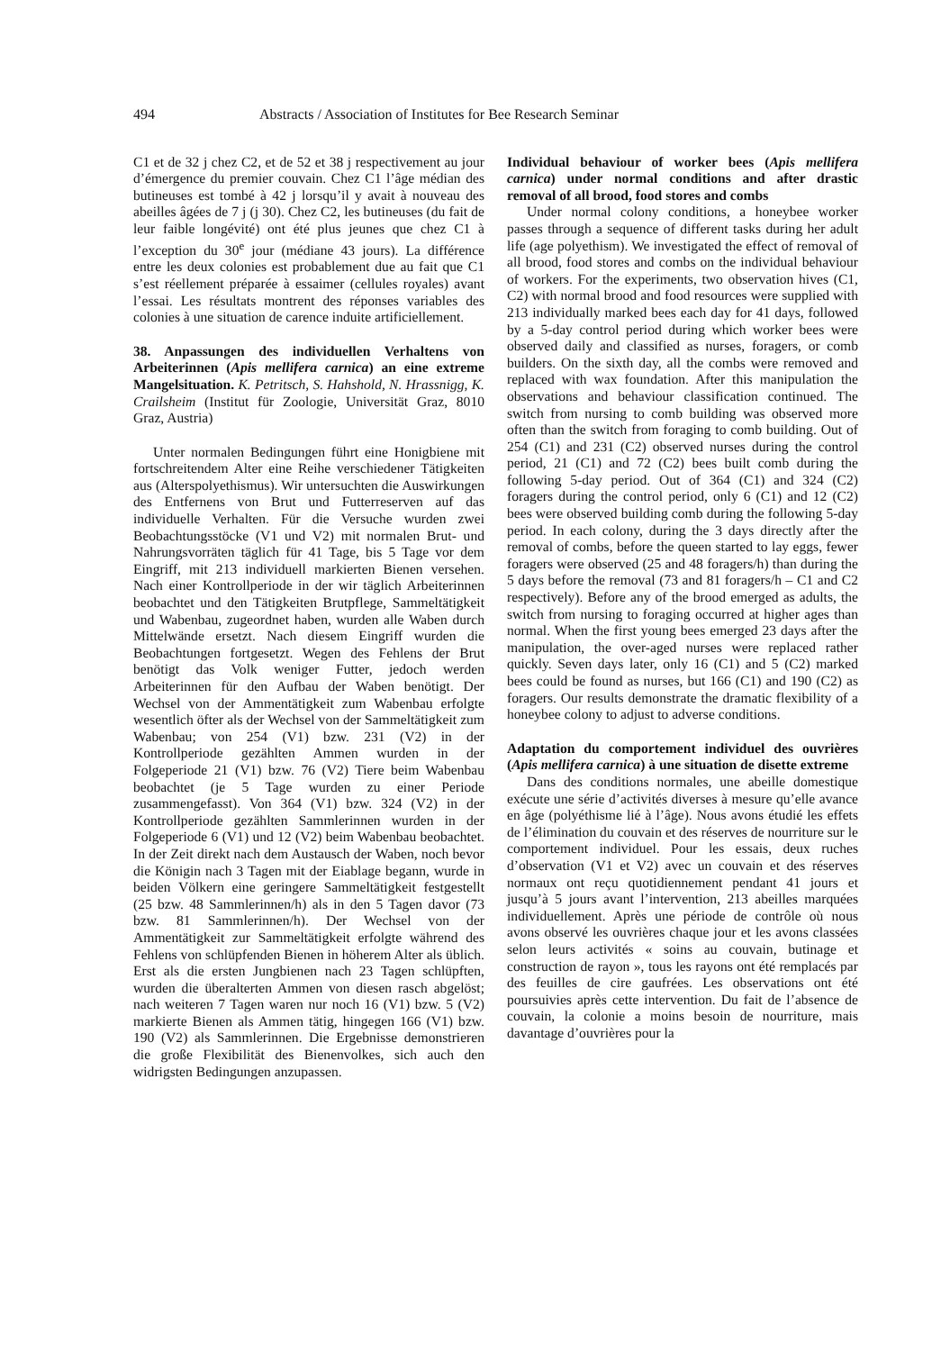494 Abstracts / Association of Institutes for Bee Research Seminar
C1 et de 32 j chez C2, et de 52 et 38 j respectivement au jour d’émergence du premier couvain. Chez C1 l’âge médian des butineuses est tombé à 42 j lorsqu’il y avait à nouveau des abeilles âgées de 7 j (j 30). Chez C2, les butineuses (du fait de leur faible longévité) ont été plus jeunes que chez C1 à l’exception du 30<sup>e</sup> jour (médiane 43 jours). La différence entre les deux colonies est probablement due au fait que C1 s’est réellement préparée à essaimer (cellules royales) avant l’essai. Les résultats montrent des réponses variables des colonies à une situation de carence induite artificiellement.
38. Anpassungen des individuellen Verhaltens von Arbeiterinnen (Apis mellifera carnica) an eine extreme Mangelsituation. K. Petritsch, S. Hahshold, N. Hrassnigg, K. Crailsheim (Institut für Zoologie, Universität Graz, 8010 Graz, Austria)
Unter normalen Bedingungen führt eine Honigbiene mit fortschreitendem Alter eine Reihe verschiedener Tätigkeiten aus (Alterspolyethismus). Wir untersuchten die Auswirkungen des Entfernens von Brut und Futterreserven auf das individuelle Verhalten. Für die Versuche wurden zwei Beobachtungsstöcke (V1 und V2) mit normalen Brut- und Nahrungsvorräten täglich für 41 Tage, bis 5 Tage vor dem Eingriff, mit 213 individuell markierten Bienen versehen. Nach einer Kontrollperiode in der wir täglich Arbeiterinnen beobachtet und den Tätigkeiten Brutpflege, Sammeltätigkeit und Wabenbau, zugeordnet haben, wurden alle Waben durch Mittelwände ersetzt. Nach diesem Eingriff wurden die Beobachtungen fortgesetzt. Wegen des Fehlens der Brut benötigt das Volk weniger Futter, jedoch werden Arbeiterinnen für den Aufbau der Waben benötigt. Der Wechsel von der Ammentätigkeit zum Wabenbau erfolgte wesentlich öfter als der Wechsel von der Sammeltätigkeit zum Wabenbau; von 254 (V1) bzw. 231 (V2) in der Kontrollperiode gezählten Ammen wurden in der Folgeperiode 21 (V1) bzw. 76 (V2) Tiere beim Wabenbau beobachtet (je 5 Tage wurden zu einer Periode zusammengefasst). Von 364 (V1) bzw. 324 (V2) in der Kontrollperiode gezählten Sammlerinnen wurden in der Folgeperiode 6 (V1) und 12 (V2) beim Wabenbau beobachtet. In der Zeit direkt nach dem Austausch der Waben, noch bevor die Königin nach 3 Tagen mit der Eiablage begann, wurde in beiden Völkern eine geringere Sammeltätigkeit festgestellt (25 bzw. 48 Sammlerinnen/h) als in den 5 Tagen davor (73 bzw. 81 Sammlerinnen/h). Der Wechsel von der Ammentätigkeit zur Sammeltätigkeit erfolgte während des Fehlens von schlüpfenden Bienen in höherem Alter als üblich. Erst als die ersten Jungbienen nach 23 Tagen schlüpften, wurden die überalterten Ammen von diesen rasch abgelöst; nach weiteren 7 Tagen waren nur noch 16 (V1) bzw. 5 (V2) markierte Bienen als Ammen tätig, hingegen 166 (V1) bzw. 190 (V2) als Sammlerinnen. Die Ergebnisse demonstrieren die große Flexibilität des Bienenvolkes, sich auch den widrigsten Bedingungen anzupassen.
Individual behaviour of worker bees (Apis mellifera carnica) under normal conditions and after drastic removal of all brood, food stores and combs
Under normal colony conditions, a honeybee worker passes through a sequence of different tasks during her adult life (age polyethism). We investigated the effect of removal of all brood, food stores and combs on the individual behaviour of workers. For the experiments, two observation hives (C1, C2) with normal brood and food resources were supplied with 213 individually marked bees each day for 41 days, followed by a 5-day control period during which worker bees were observed daily and classified as nurses, foragers, or comb builders. On the sixth day, all the combs were removed and replaced with wax foundation. After this manipulation the observations and behaviour classification continued. The switch from nursing to comb building was observed more often than the switch from foraging to comb building. Out of 254 (C1) and 231 (C2) observed nurses during the control period, 21 (C1) and 72 (C2) bees built comb during the following 5-day period. Out of 364 (C1) and 324 (C2) foragers during the control period, only 6 (C1) and 12 (C2) bees were observed building comb during the following 5-day period. In each colony, during the 3 days directly after the removal of combs, before the queen started to lay eggs, fewer foragers were observed (25 and 48 foragers/h) than during the 5 days before the removal (73 and 81 foragers/h – C1 and C2 respectively). Before any of the brood emerged as adults, the switch from nursing to foraging occurred at higher ages than normal. When the first young bees emerged 23 days after the manipulation, the over-aged nurses were replaced rather quickly. Seven days later, only 16 (C1) and 5 (C2) marked bees could be found as nurses, but 166 (C1) and 190 (C2) as foragers. Our results demonstrate the dramatic flexibility of a honeybee colony to adjust to adverse conditions.
Adaptation du comportement individuel des ouvrières (Apis mellifera carnica) à une situation de disette extreme
Dans des conditions normales, une abeille domestique exécute une série d’activités diverses à mesure qu’elle avance en âge (polyéthisme lié à l’âge). Nous avons étudié les effets de l’élimination du couvain et des réserves de nourriture sur le comportement individuel. Pour les essais, deux ruches d’observation (V1 et V2) avec un couvain et des réserves normaux ont reçu quotidiennement pendant 41 jours et jusqu’à 5 jours avant l’intervention, 213 abeilles marquées individuellement. Après une période de contrôle où nous avons observé les ouvrières chaque jour et les avons classées selon leurs activités « soins au couvain, butinage et construction de rayon », tous les rayons ont été remplacés par des feuilles de cire gaufrées. Les observations ont été poursuivies après cette intervention. Du fait de l’absence de couvain, la colonie a moins besoin de nourriture, mais davantage d’ouvrières pour la